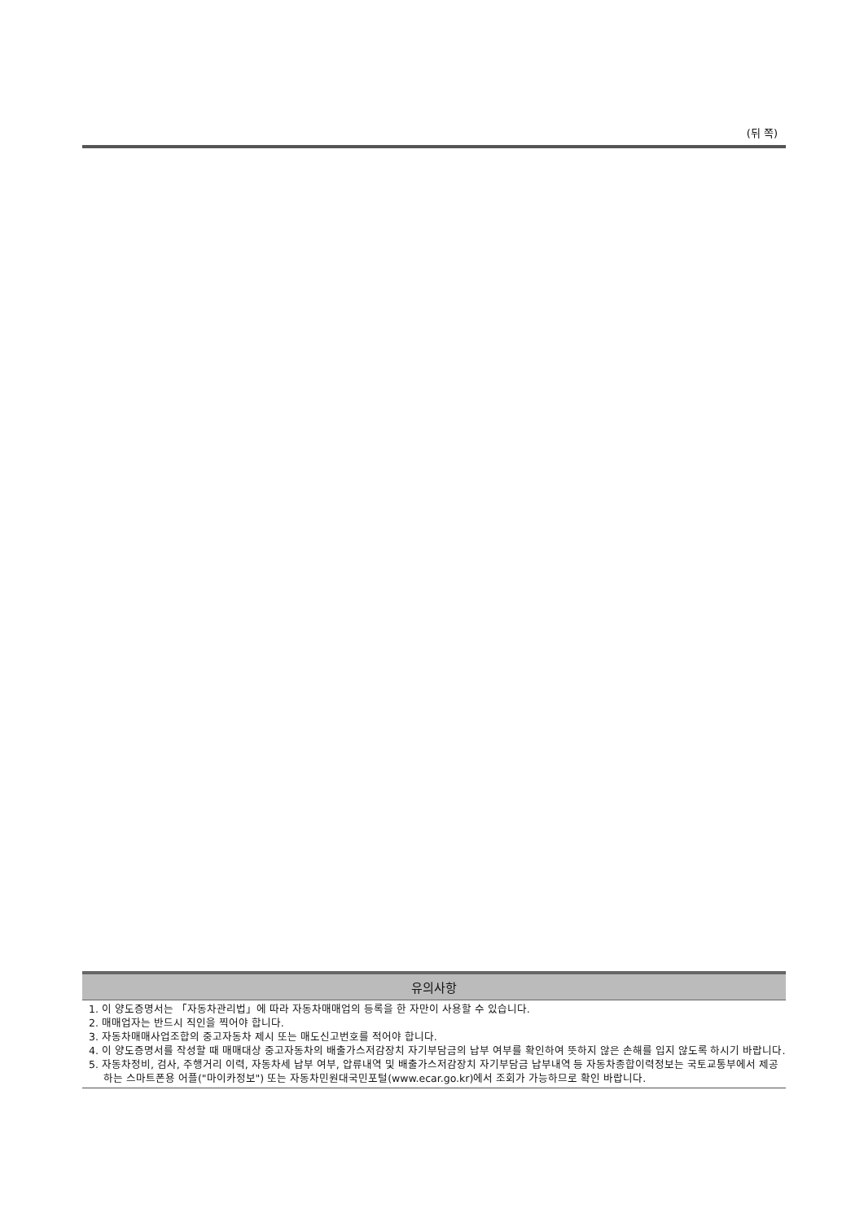(뒤 쪽)
유의사항
1. 이 양도증명서는 「자동차관리법」에 따라 자동차매매업의 등록을 한 자만이 사용할 수 있습니다.
2. 매매업자는 반드시 직인을 찍어야 합니다.
3. 자동차매매사업조합의 중고자동차 제시 또는 매도신고번호를 적어야 합니다.
4. 이 양도증명서를 작성할 때 매매대상 중고자동차의 배출가스저감장치 자기부담금의 납부 여부를 확인하여 뜻하지 않은 손해를 입지 않도록 하시기 바랍니다.
5. 자동차정비, 검사, 주행거리 이력, 자동차세 납부 여부, 압류내역 및 배출가스저감장치 자기부담금 납부내역 등 자동차종합이력정보는 국토교통부에서 제공하는 스마트폰용 어플("마이카정보") 또는 자동차민원대국민포털(www.ecar.go.kr)에서 조회가 가능하므로 확인 바랍니다.